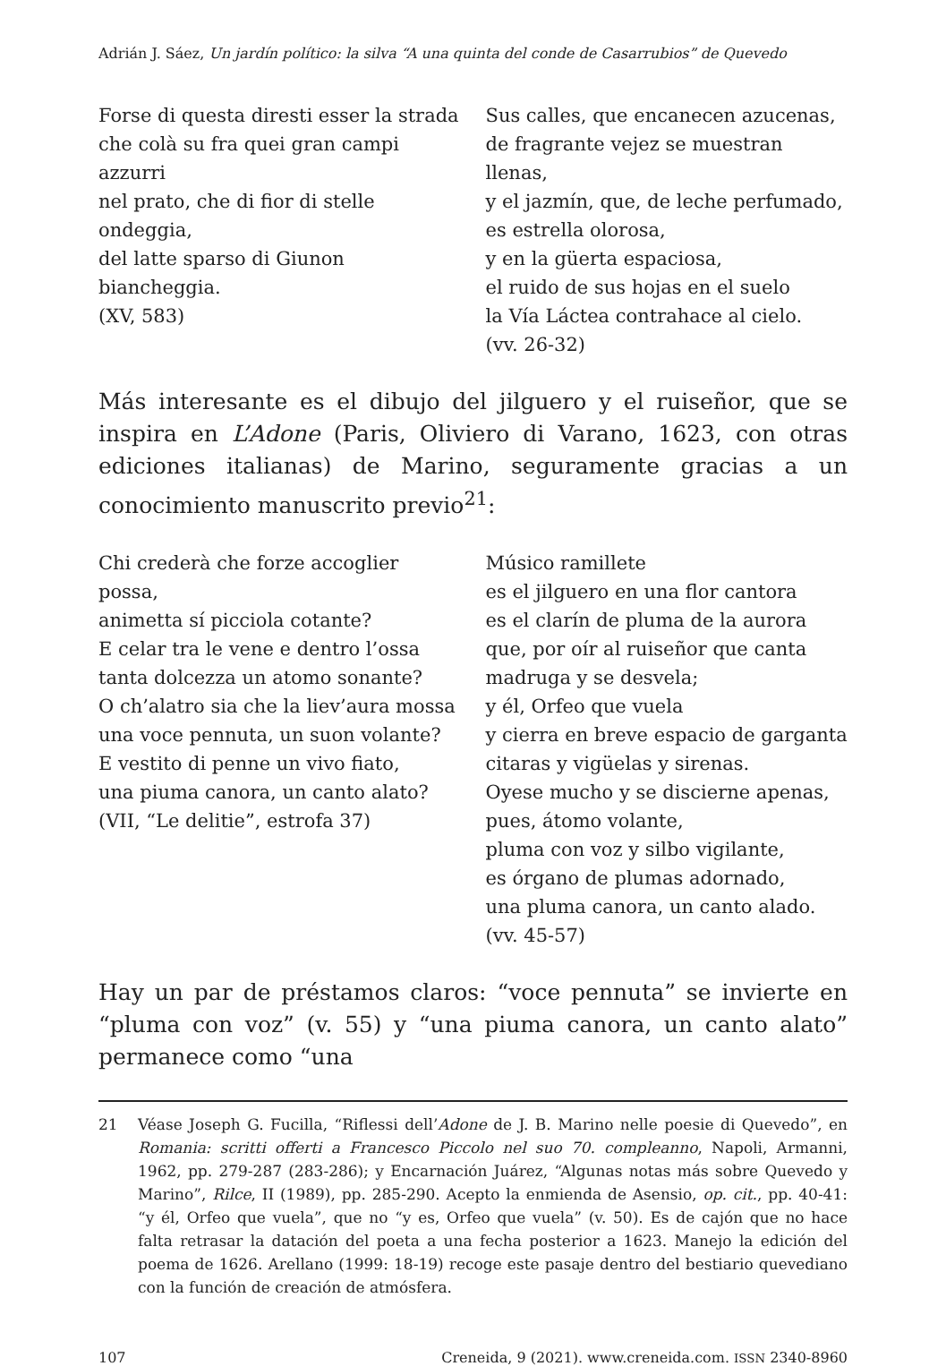Adrián J. Sáez, Un jardín político: la silva “A una quinta del conde de Casarrubios” de Quevedo
Forse di questa diresti esser la strada
che colà su fra quei gran campi azzurri
nel prato, che di fior di stelle ondeggia,
del latte sparso di Giunon biancheggia.
(XV, 583)
Sus calles, que encanecen azucenas,
de fragrante vejez se muestran llenas,
y el jazmín, que, de leche perfumado,
es estrella olorosa,
y en la güerta espaciosa,
el ruido de sus hojas en el suelo
la Vía Láctea contrahace al cielo.
(vv. 26-32)
Más interesante es el dibujo del jilguero y el ruiseñor, que se inspira en L’Adone (Paris, Oliviero di Varano, 1623, con otras ediciones italianas) de Marino, seguramente gracias a un conocimiento manuscrito previo<sup>21</sup>:
Chi crederà che forze accoglier possa,
animetta sí picciola cotante?
E celar tra le vene e dentro l’ossa
tanta dolcezza un atomo sonante?
O ch’alatro sia che la liev’aura mossa
una voce pennuta, un suon volante?
E vestito di penne un vivo fiato,
una piuma canora, un canto alato?
(VII, “Le delitie”, estrofa 37)
Músico ramillete
es el jilguero en una flor cantora
es el clarín de pluma de la aurora
que, por oír al ruiseñor que canta
madruga y se desvela;
y él, Orfeo que vuela
y cierra en breve espacio de garganta
citaras y vigüelas y sirenas.
Oyese mucho y se discierne apenas,
pues, átomo volante,
pluma con voz y silbo vigilante,
es órgano de plumas adornado,
una pluma canora, un canto alado.
(vv. 45-57)
Hay un par de préstamos claros: “voce pennuta” se invierte en “pluma con voz” (v. 55) y “una piuma canora, un canto alato” permanece como “una
21 Véase Joseph G. Fucilla, “Riflessi dell’Adone de J. B. Marino nelle poesie di Quevedo”, en Romania: scritti offerti a Francesco Piccolo nel suo 70. compleanno, Napoli, Armanni, 1962, pp. 279-287 (283-286); y Encarnación Juárez, “Algunas notas más sobre Quevedo y Marino”, Rilce, II (1989), pp. 285-290. Acepto la enmienda de Asensio, op. cit., pp. 40-41: “y él, Orfeo que vuela”, que no “y es, Orfeo que vuela” (v. 50). Es de cajón que no hace falta retrasar la datación del poeta a una fecha posterior a 1623. Manejo la edición del poema de 1626. Arellano (1999: 18-19) recoge este pasaje dentro del bestiario quevediano con la función de creación de atmósfera.
107 Creneida, 9 (2021). www.creneida.com. ISSN 2340-8960